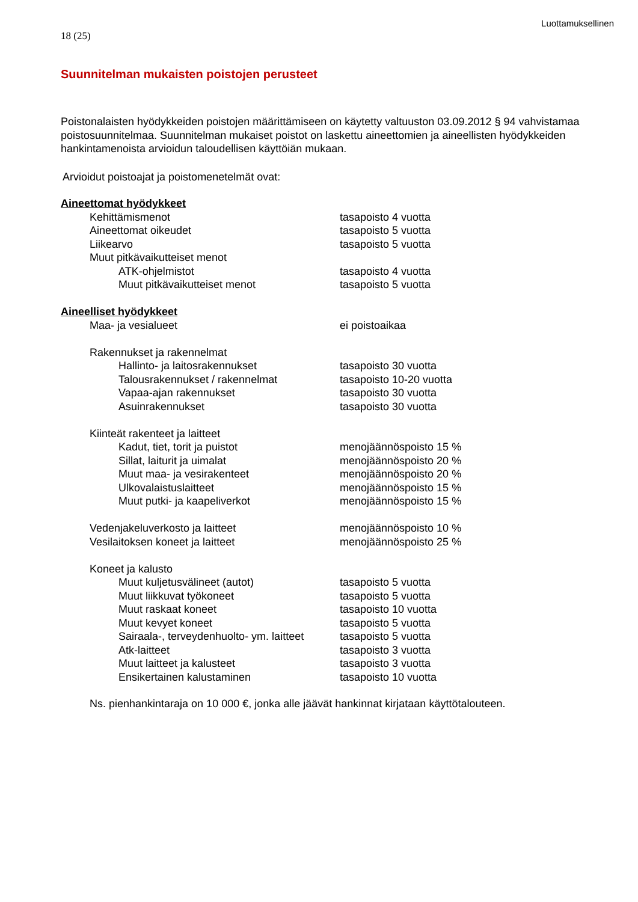Luottamuksellinen
18 (25)
Suunnitelman mukaisten poistojen perusteet
Poistonalaisten hyödykkeiden poistojen määrittämiseen on käytetty valtuuston 03.09.2012 § 94 vahvistamaa poistosuunnitelmaa. Suunnitelman mukaiset poistot on laskettu aineettomien ja aineellisten hyödykkeiden hankintamenoista arvioidun taloudellisen käyttöiän mukaan.
Arvioidut poistoajat ja poistomenetelmät ovat:
| Aineettomat hyödykkeet | | | |
| | Kehittämismenot | | tasapoisto 4 vuotta |
| | Aineettomat oikeudet | | tasapoisto 5 vuotta |
| | Liikearvo | | tasapoisto 5 vuotta |
| | Muut pitkävaikutteiset menot | | |
| | | ATK-ohjelmistot | tasapoisto 4 vuotta |
| | | Muut pitkävaikutteiset menot | tasapoisto 5 vuotta |
| Aineelliset hyödykkeet | | | |
| | Maa- ja vesialueet | | ei poistoaikaa |
| | Rakennukset ja rakennelmat | | |
| | | Hallinto- ja laitosrakennukset | tasapoisto 30 vuotta |
| | | Talousrakennukset / rakennelmat | tasapoisto 10-20 vuotta |
| | | Vapaa-ajan rakennukset | tasapoisto 30 vuotta |
| | | Asuinrakennukset | tasapoisto 30 vuotta |
| | Kiinteät rakenteet ja laitteet | | |
| | | Kadut, tiet, torit ja puistot | menojäännöspoisto 15 % |
| | | Sillat, laiturit ja uimalat | menojäännöspoisto 20 % |
| | | Muut maa- ja vesirakenteet | menojäännöspoisto 20 % |
| | | Ulkovalaistuslaitteet | menojäännöspoisto 15 % |
| | | Muut putki- ja kaapeliverkot | menojäännöspoisto 15 % |
| | Vedenjakeluverkosto ja laitteet | | menojäännöspoisto 10 % |
| | Vesilaitoksen koneet ja laitteet | | menojäännöspoisto 25 % |
| | Koneet ja kalusto | | |
| | | Muut kuljetusvälineet (autot) | tasapoisto 5 vuotta |
| | | Muut liikkuvat työkoneet | tasapoisto 5 vuotta |
| | | Muut raskaat koneet | tasapoisto 10 vuotta |
| | | Muut kevyet koneet | tasapoisto 5 vuotta |
| | | Sairaala-, terveydenhuolto- ym. laitteet | tasapoisto 5 vuotta |
| | | Atk-laitteet | tasapoisto 3 vuotta |
| | | Muut laitteet ja kalusteet | tasapoisto 3 vuotta |
| | | Ensikertainen kalustaminen | tasapoisto 10 vuotta |
Ns. pienhankintaraja on 10 000 €, jonka alle jäävät hankinnat kirjataan käyttötalouteen.